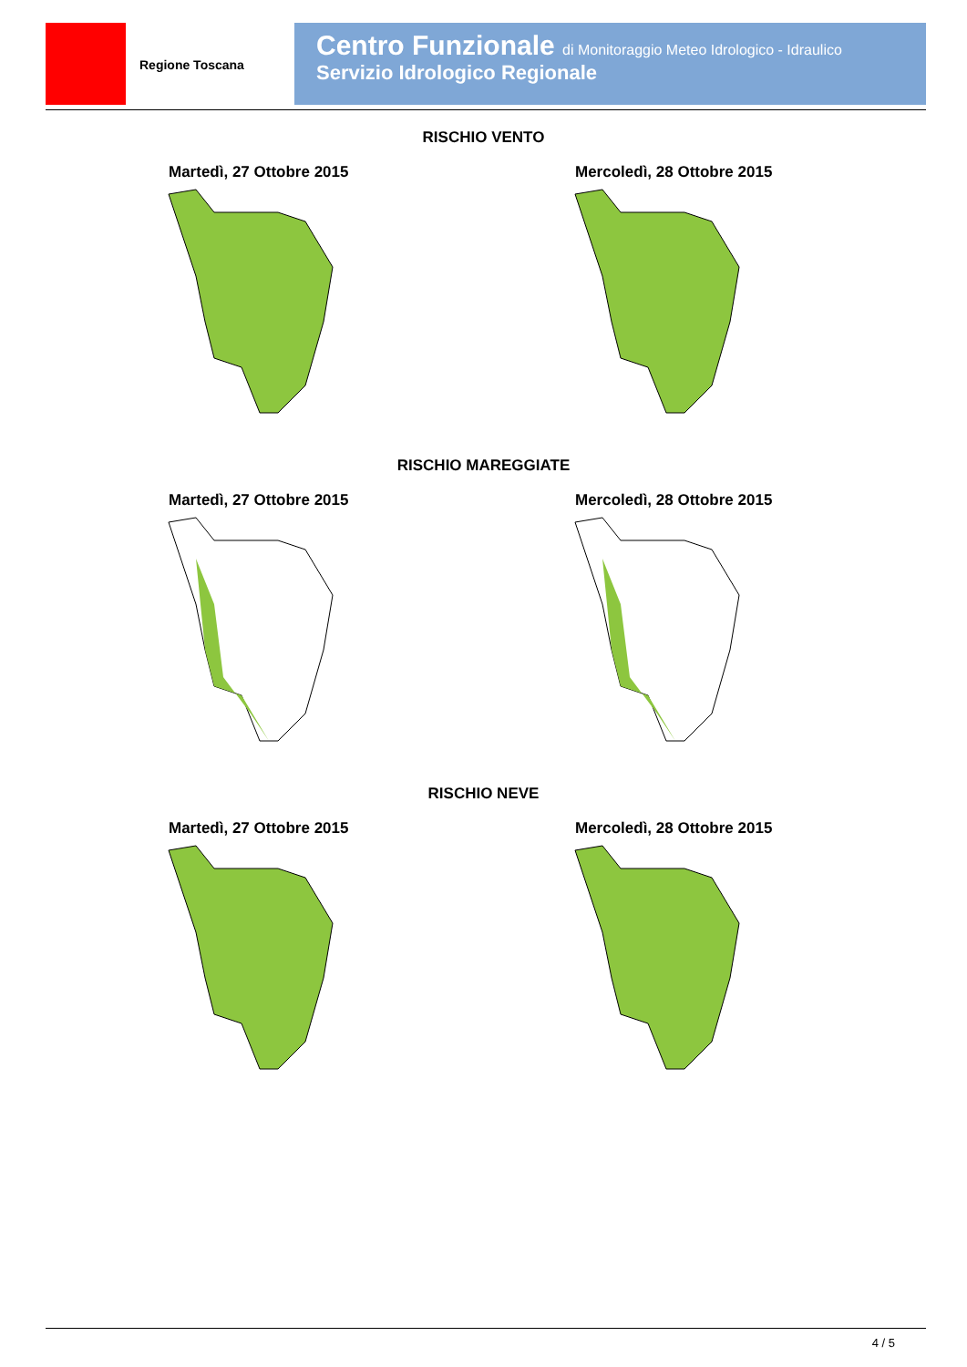Regione Toscana
Centro Funzionale di Monitoraggio Meteo Idrologico - Idraulico
Servizio Idrologico Regionale
RISCHIO VENTO
Martedì, 27 Ottobre 2015 Mercoledì, 28 Ottobre 2015
RISCHIO MAREGGIATE
Martedì, 27 Ottobre 2015 Mercoledì, 28 Ottobre 2015
RISCHIO NEVE
Martedì, 27 Ottobre 2015 Mercoledì, 28 Ottobre 2015
4 / 5